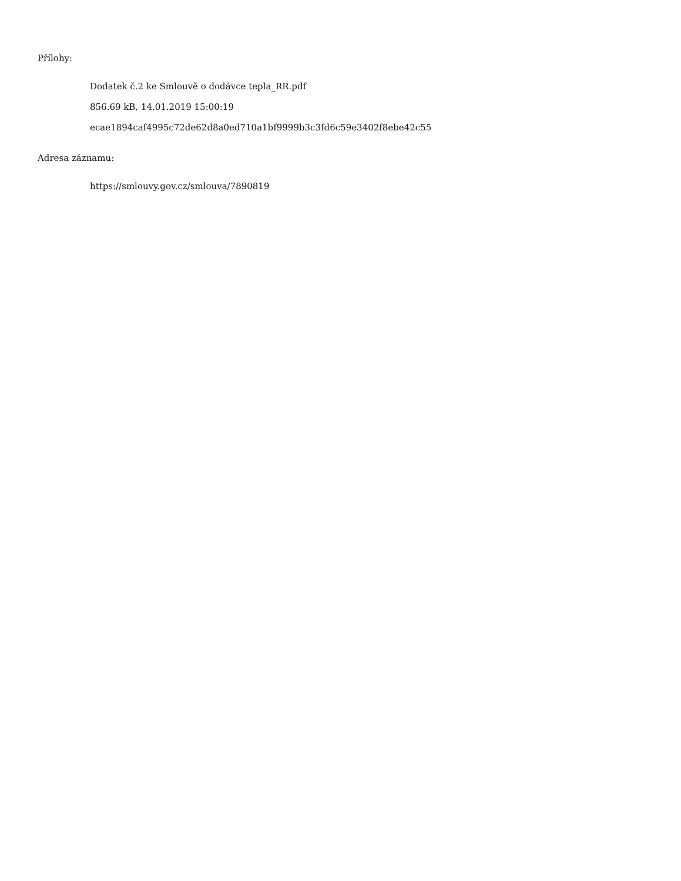Přílohy:
Dodatek č.2 ke Smlouvě o dodávce tepla_RR.pdf
856.69 kB, 14.01.2019 15:00:19
ecae1894caf4995c72de62d8a0ed710a1bf9999b3c3fd6c59e3402f8ebe42c55
Adresa záznamu:
https://smlouvy.gov.cz/smlouva/7890819